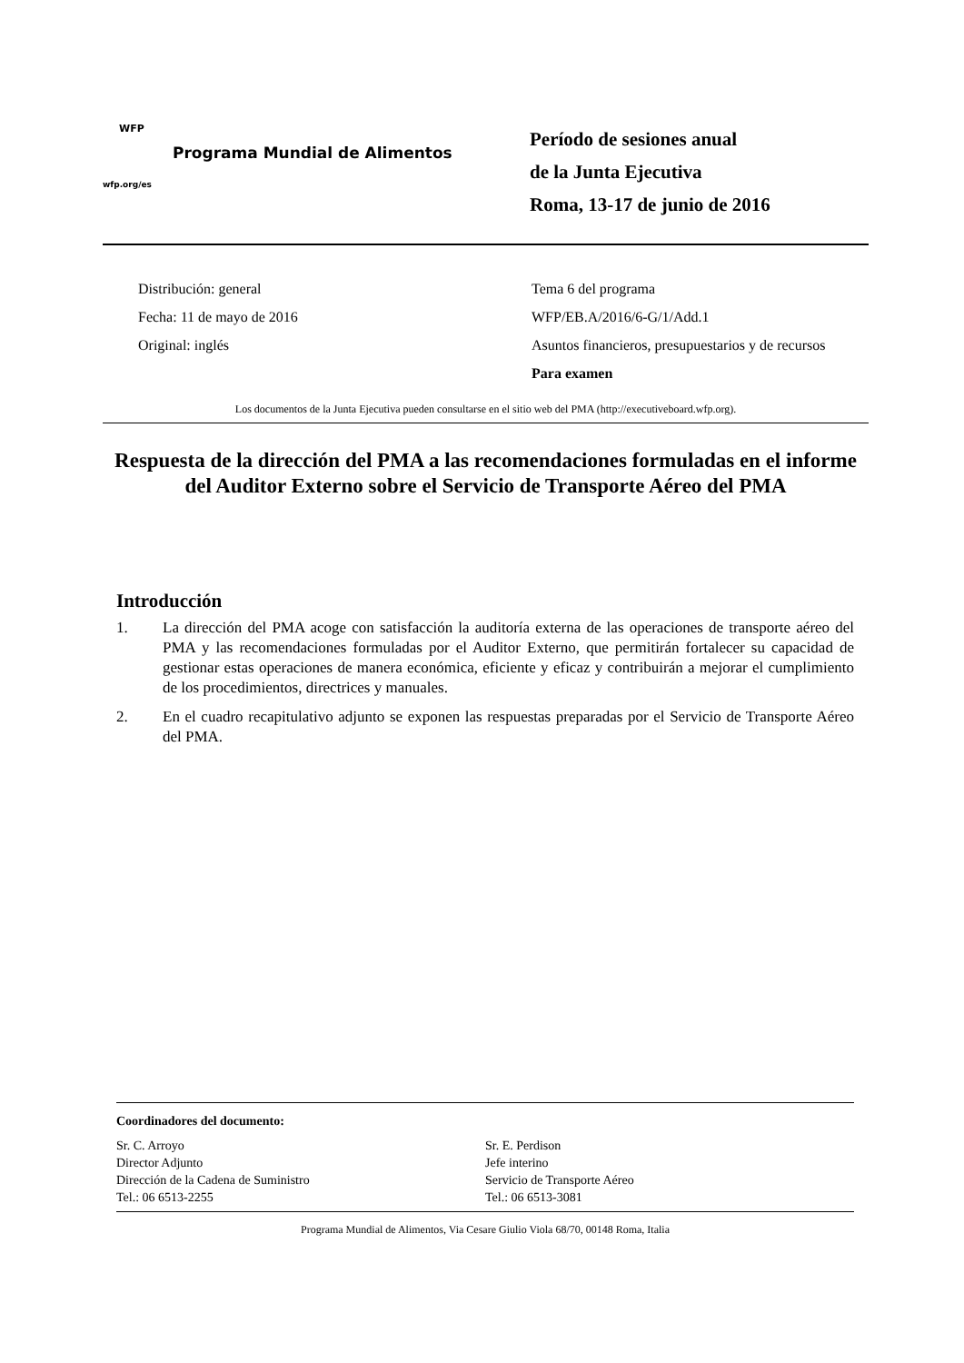WFP
Programa Mundial de Alimentos
wfp.org/es
Período de sesiones anual
de la Junta Ejecutiva
Roma, 13-17 de junio de 2016
Distribución: general
Fecha: 11 de mayo de 2016
Original: inglés
Tema 6 del programa
WFP/EB.A/2016/6-G/1/Add.1
Asuntos financieros, presupuestarios y de recursos
Para examen
Los documentos de la Junta Ejecutiva pueden consultarse en el sitio web del PMA (http://executiveboard.wfp.org).
Respuesta de la dirección del PMA a las recomendaciones formuladas en el informe del Auditor Externo sobre el Servicio de Transporte Aéreo del PMA
Introducción
1. La dirección del PMA acoge con satisfacción la auditoría externa de las operaciones de transporte aéreo del PMA y las recomendaciones formuladas por el Auditor Externo, que permitirán fortalecer su capacidad de gestionar estas operaciones de manera económica, eficiente y eficaz y contribuirán a mejorar el cumplimiento de los procedimientos, directrices y manuales.
2. En el cuadro recapitulativo adjunto se exponen las respuestas preparadas por el Servicio de Transporte Aéreo del PMA.
Coordinadores del documento:
Sr. C. Arroyo
Director Adjunto
Dirección de la Cadena de Suministro
Tel.: 06 6513-2255
Sr. E. Perdison
Jefe interino
Servicio de Transporte Aéreo
Tel.: 06 6513-3081
Programa Mundial de Alimentos, Via Cesare Giulio Viola 68/70, 00148 Roma, Italia